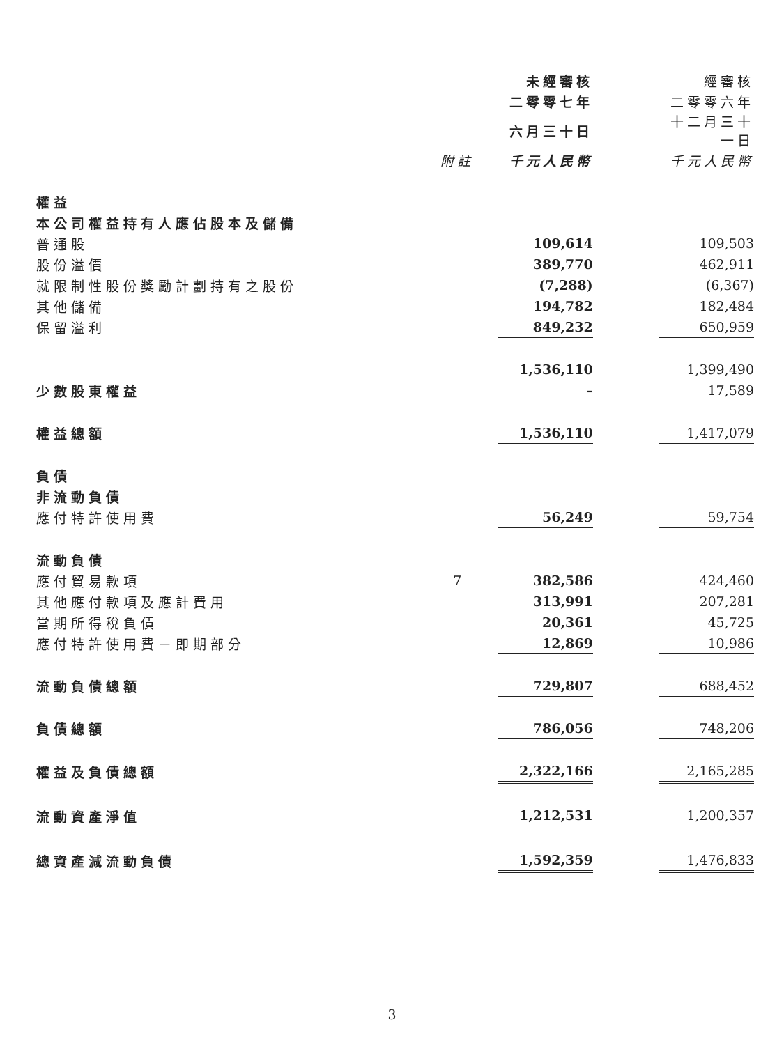| | | 未經審核 | | 經審核 |
| --- | --- | --- | --- | --- |
| | | 二零零七年 | | 二零零六年 |
| | | 六月三十日 | | 十二月三十一日 |
| | 附註 | 千元人民幣 | | 千元人民幣 |
| 權益 | | | | |
| 本公司權益持有人應佔股本及儲備 | | | | |
| 普通股 | | 109,614 | | 109,503 |
| 股份溢價 | | 389,770 | | 462,911 |
| 就限制性股份獎勵計劃持有之股份 | | (7,288) | | (6,367) |
| 其他儲備 | | 194,782 | | 182,484 |
| 保留溢利 | | 849,232 | | 650,959 |
| | | 1,536,110 | | 1,399,490 |
| 少數股東權益 | | – | | 17,589 |
| 權益總額 | | 1,536,110 | | 1,417,079 |
| 負債 | | | | |
| 非流動負債 | | | | |
| 應付特許使用費 | | 56,249 | | 59,754 |
| 流動負債 | | | | |
| 應付貿易款項 | 7 | 382,586 | | 424,460 |
| 其他應付款項及應計費用 | | 313,991 | | 207,281 |
| 當期所得稅負債 | | 20,361 | | 45,725 |
| 應付特許使用費－即期部分 | | 12,869 | | 10,986 |
| 流動負債總額 | | 729,807 | | 688,452 |
| 負債總額 | | 786,056 | | 748,206 |
| 權益及負債總額 | | 2,322,166 | | 2,165,285 |
| 流動資產淨值 | | 1,212,531 | | 1,200,357 |
| 總資產減流動負債 | | 1,592,359 | | 1,476,833 |
3